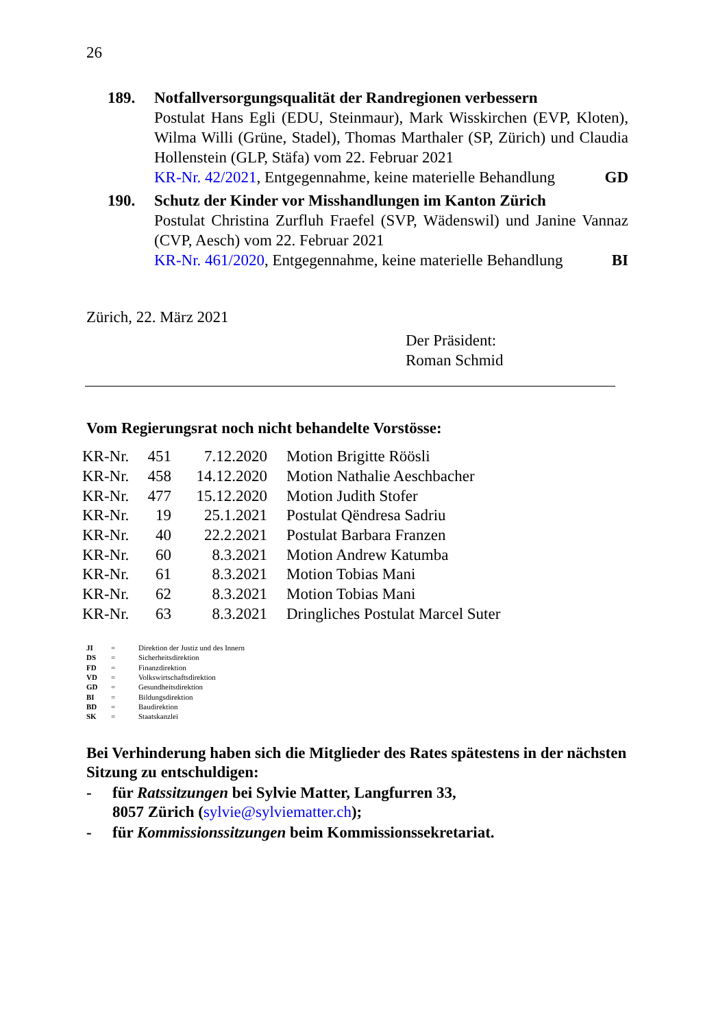26
189. Notfallversorgungsqualität der Randregionen verbessern
Postulat Hans Egli (EDU, Steinmaur), Mark Wisskirchen (EVP, Kloten), Wilma Willi (Grüne, Stadel), Thomas Marthaler (SP, Zürich) und Claudia Hollenstein (GLP, Stäfa) vom 22. Februar 2021
KR-Nr. 42/2021, Entgegennahme, keine materielle Behandlung GD
190. Schutz der Kinder vor Misshandlungen im Kanton Zürich
Postulat Christina Zurfluh Fraefel (SVP, Wädenswil) und Janine Vannaz (CVP, Aesch) vom 22. Februar 2021
KR-Nr. 461/2020, Entgegennahme, keine materielle Behandlung BI
Zürich, 22. März 2021
Der Präsident:
Roman Schmid
Vom Regierungsrat noch nicht behandelte Vorstösse:
| KR-Nr. | 451 | 7.12.2020 | Motion Brigitte Röösli |
| KR-Nr. | 458 | 14.12.2020 | Motion Nathalie Aeschbacher |
| KR-Nr. | 477 | 15.12.2020 | Motion Judith Stofer |
| KR-Nr. | 19 | 25.1.2021 | Postulat Qëndresa Sadriu |
| KR-Nr. | 40 | 22.2.2021 | Postulat Barbara Franzen |
| KR-Nr. | 60 | 8.3.2021 | Motion Andrew Katumba |
| KR-Nr. | 61 | 8.3.2021 | Motion Tobias Mani |
| KR-Nr. | 62 | 8.3.2021 | Motion Tobias Mani |
| KR-Nr. | 63 | 8.3.2021 | Dringliches Postulat Marcel Suter |
| JI | = | Direktion der Justiz und des Innern |
| DS | = | Sicherheitsdirektion |
| FD | = | Finanzdirektion |
| VD | = | Volkswirtschaftsdirektion |
| GD | = | Gesundheitsdirektion |
| BI | = | Bildungsdirektion |
| BD | = | Baudirektion |
| SK | = | Staatskanzlei |
Bei Verhinderung haben sich die Mitglieder des Rates spätestens in der nächsten Sitzung zu entschuldigen:
- für Ratssitzungen bei Sylvie Matter, Langfurren 33,
8057 Zürich (sylvie@sylviematter.ch);
- für Kommissionssitzungen beim Kommissionssekretariat.